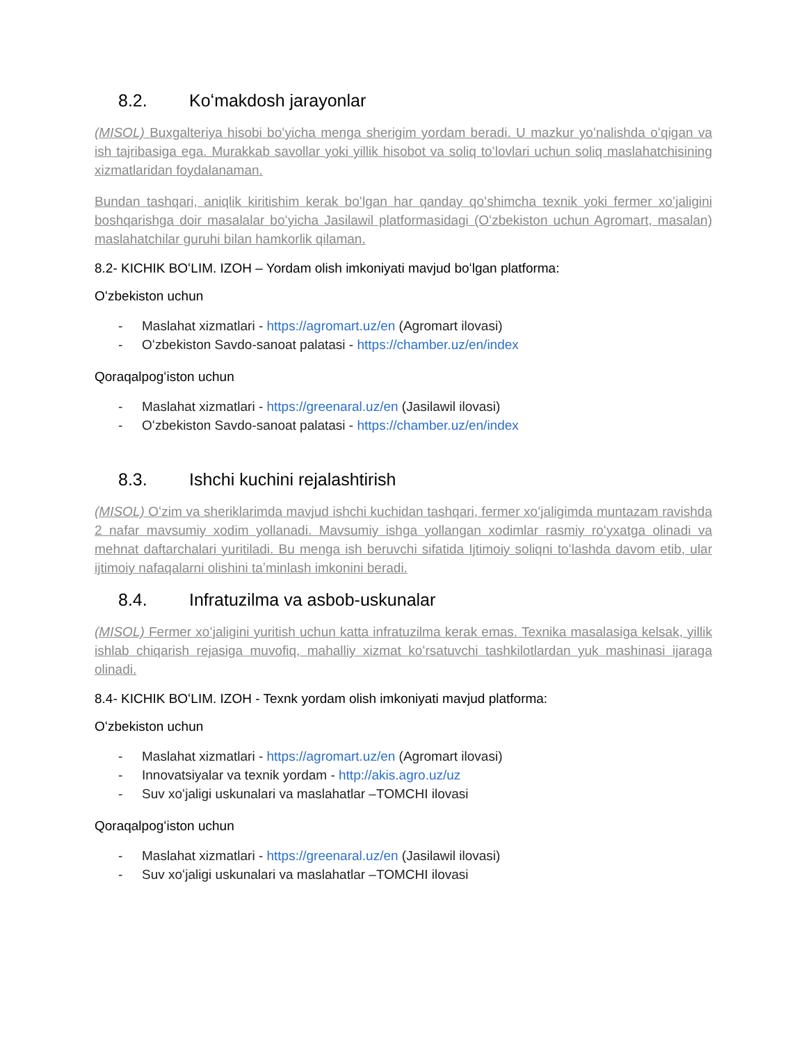8.2. Koʻmakdosh jarayonlar
(MISOL) Buxgalteriya hisobi boʻyicha menga sherigim yordam beradi. U mazkur yoʻnalishda oʻqigan va ish tajribasiga ega. Murakkab savollar yoki yillik hisobot va soliq toʻlovlari uchun soliq maslahatchisining xizmatlaridan foydalanaman.
Bundan tashqari, aniqlik kiritishim kerak boʻlgan har qanday qoʻshimcha texnik yoki fermer xoʻjaligini boshqarishga doir masalalar boʻyicha Jasilawil platformasidagi (Oʻzbekiston uchun Agromart, masalan) maslahatchilar guruhi bilan hamkorlik qilaman.
8.2- KICHIK BOʻLIM. IZOH – Yordam olish imkoniyati mavjud boʻlgan platforma:
Oʻzbekiston uchun
- Maslahat xizmatlari - https://agromart.uz/en (Agromart ilovasi)
- Oʻzbekiston Savdo-sanoat palatasi - https://chamber.uz/en/index
Qoraqalpogʻiston uchun
- Maslahat xizmatlari - https://greenaral.uz/en (Jasilawil ilovasi)
- Oʻzbekiston Savdo-sanoat palatasi - https://chamber.uz/en/index
8.3. Ishchi kuchini rejalashtirish
(MISOL) Oʻzim va sheriklarimda mavjud ishchi kuchidan tashqari, fermer xoʻjaligimda muntazam ravishda 2 nafar mavsumiy xodim yollanadi. Mavsumiy ishga yollangan xodimlar rasmiy roʻyxatga olinadi va mehnat daftarchalari yuritiladi. Bu menga ish beruvchi sifatida Ijtimoiy soliqni toʻlashda davom etib, ular ijtimoiy nafaqalarni olishini taʼminlash imkonini beradi.
8.4. Infratuzilma va asbob-uskunalar
(MISOL) Fermer xoʻjaligini yuritish uchun katta infratuzilma kerak emas. Texnika masalasiga kelsak, yillik ishlab chiqarish rejasiga muvofiq, mahalliy xizmat koʻrsatuvchi tashkilotlardan yuk mashinasi ijaraga olinadi.
8.4- KICHIK BOʻLIM. IZOH - Texnk yordam olish imkoniyati mavjud platforma:
Oʻzbekiston uchun
- Maslahat xizmatlari - https://agromart.uz/en (Agromart ilovasi)
- Innovatsiyalar va texnik yordam - http://akis.agro.uz/uz
- Suv xoʻjaligi uskunalari va maslahatlar –TOMCHI ilovasi
Qoraqalpogʻiston uchun
- Maslahat xizmatlari - https://greenaral.uz/en (Jasilawil ilovasi)
- Suv xoʻjaligi uskunalari va maslahatlar –TOMCHI ilovasi